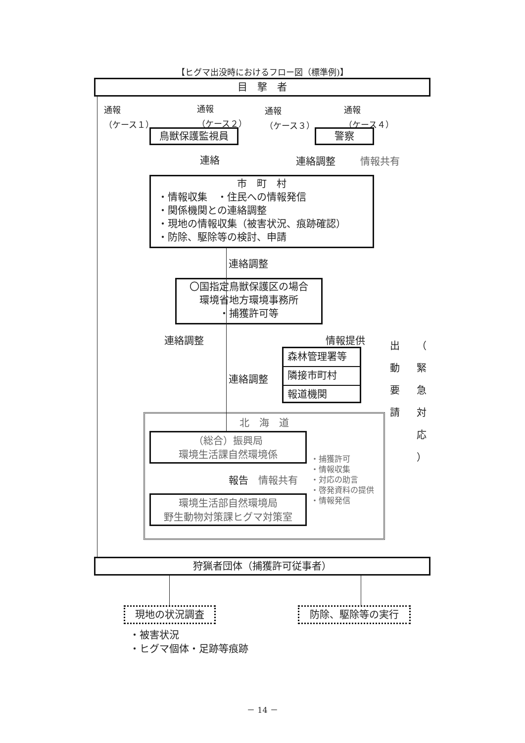【ヒグマ出没時におけるフロー図（標準例)】
目　撃　者
通報
（ケース１）
通報
（ケース２）
通報
（ケース３）
通報
（ケース４）
鳥獣保護監視員 警察
連絡 連絡調整 情報共有
市　町　村
・情報収集　・住民への情報発信
・関係機関との連絡調整
・現地の情報収集（被害状況、痕跡確認）
・防除、駆除等の検討、申請
連絡調整
〇国指定鳥獣保護区の場合
環境省地方環境事務所
・捕獲許可等
連絡調整 情報提供
出
動
要
請
（
緊
急
対
応
）
森林管理署等
隣接市町村
報道機関
連絡調整
北　海　道
（総合）振興局
環境生活課自然環境係
・捕獲許可
・情報収集
・対応の助言
・啓発資料の提供
・情報発信
報告 情報共有
環境生活部自然環境局
野生動物対策課ヒグマ対策室
狩猟者団体（捕獲許可従事者）
現地の状況調査 防除、駆除等の実行
・被害状況
・ヒグマ個体・足跡等痕跡
－ 14 －